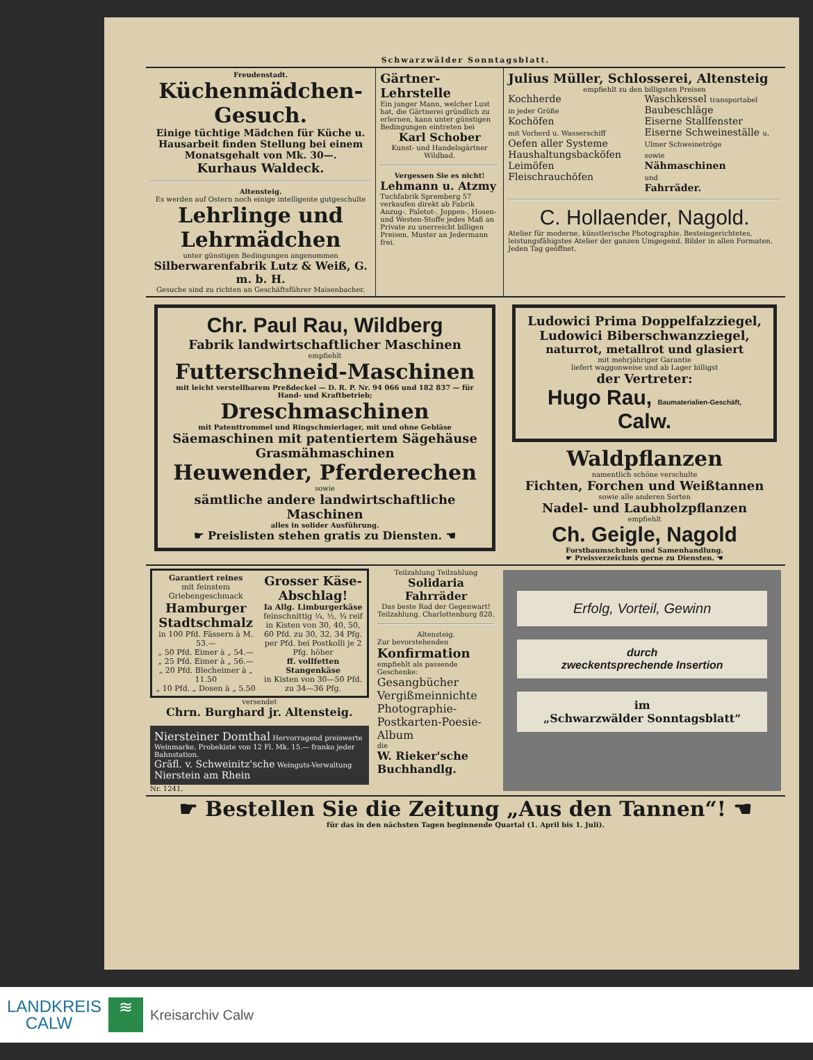Schwarzwälder Sonntagsblatt.
Freudenstadt.
Küchenmädchen-Gesuch.
Einige tüchtige Mädchen für Küche u. Hausarbeit finden Stellung bei einem Monatsgehalt von Mk. 30—.
Kurhaus Waldeck.
Altensteig.
Es werden auf Ostern noch einige intelligente gutgeschulte
Lehrlinge und Lehrmädchen
unter günstigen Bedingungen angenommen
Silberwarenfabrik Lutz & Weiß, G. m. b. H.
Gesuche sind zu richten an Geschäftsführer Maisenbacher.
Gärtner-Lehrstelle
Ein junger Mann, welcher Lust hat, die Gärtnerei gründlich zu erlernen, kann unter günstigen Bedingungen eintreten bei
Karl Schober
Kunst- und Handelsgärtner Wildbad.
Vergessen Sie es nicht!
Lehmann u. Atzmy
Tuchfabrik Spremberg 57 verkaufen direkt ab Fabrik Anzug-, Paletot-, Joppen-, Hosen- und Westen-Stoffe jedes Maß an Private zu unerreicht billigen Preisen. Muster an Jedermann frei.
Julius Müller, Schlosserei, Altensteig
empfiehlt zu den billigsten Preisen
Kochherde
in jeder Größe
Kochöfen
mit Vorherd u. Wasserschiff
Oefen aller Systeme
Haushaltungsbacköfen
Leimöfen
Fleischrauchöfen
Waschkessel transportabel
Baubeschläge
Eiserne Stallfenster
Eiserne Schweineställe u. Ulmer Schweinetröge
sowie
Nähmaschinen
und
Fahrräder.
C. Hollaender, Nagold.
Atelier für moderne, künstlerische Photographie. Besteingerichtetes, leistungsfähigstes Atelier der ganzen Umgegend. Bilder in allen Formaten. Jeden Tag geöffnet.
Chr. Paul Rau, Wildberg
Fabrik landwirtschaftlicher Maschinen
empfiehlt
Futterschneid-Maschinen
mit leicht verstellbarem Preßdeckel — D. R. P. Nr. 94 066 und 182 837 — für Hand- und Kraftbetrieb;
Dreschmaschinen
mit Patenttrommel und Ringschmierlager, mit und ohne Gebläse
Säemaschinen mit patentiertem Sägehäuse
Grasmähmaschinen
Heuwender, Pferderechen
sowie
sämtliche andere landwirtschaftliche Maschinen
alles in solider Ausführung.
☛ Preislisten stehen gratis zu Diensten. ☚
Ludowici Prima Doppelfalzziegel,
Ludowici Biberschwanzziegel,
naturrot, metallrot und glasiert
mit mehrjähriger Garantie
liefert waggonweise und ab Lager billigst
der Vertreter:
Hugo Rau, Baumaterialien-Geschäft, Calw.
Waldpflanzen
namentlich schöne verschulte
Fichten, Forchen und Weißtannen
sowie alle anderen Sorten
Nadel- und Laubholzpflanzen
empfiehlt
Ch. Geigle, Nagold
Forstbaumschulen und Samenhandlung.
☛ Preisverzeichnis gerne zu Diensten. ☚
Garantiert reines
mit feinstem Griebengeschmack
Hamburger Stadtschmalz
in 100 Pfd. Fässern à M. 53.—
„ 50 Pfd. Eimer à „ 54.—
„ 25 Pfd. Eimer à „ 56.—
„ 20 Pfd. Blecheimer à „ 11.50
„ 10 Pfd. „ Dosen à „ 5.50
Grosser Käse-Abschlag!
Ia Allg. Limburgerkäse
feinschnittig ¼, ½, ¾ reif in Kisten von 30, 40, 50, 60 Pfd. zu 30, 32, 34 Pfg. per Pfd. bei Postkolli je 2 Pfg. höher
ff. vollfetten Stangenkäse
in Kisten von 30—50 Pfd. zu 34—36 Pfg.
versendet
Chrn. Burghard jr. Altensteig.
Niersteiner Domthal Hervorragend preiswerte Weinmarke. Probekiste von 12 Fl. Mk. 15.— franko jeder Bahnstation.
Gräfl. v. Schweinitz'sche Weinguts-Verwaltung Nierstein am Rhein
Nr. 1241.
Teilzahlung Teilzahlung
Solidaria Fahrräder
Das beste Rad der Gegenwart! Teilzahlung. Charlottenburg 828.
Altensteig.
Zur bevorstehenden
Konfirmation
empfiehlt als passende Geschenke:
Gesangbücher
Vergißmeinnichte
Photographie-Postkarten-Poesie-Album
die
W. Rieker'sche Buchhandlg.
Erfolg, Vorteil, Gewinn
durch
zweckentsprechende Insertion
im
„Schwarzwälder Sonntagsblatt“
☛ Bestellen Sie die Zeitung „Aus den Tannen“! ☚
für das in den nächsten Tagen beginnende Quartal (1. April bis 1. Juli).
LANDKREIS
CALW
≋
Kreisarchiv Calw